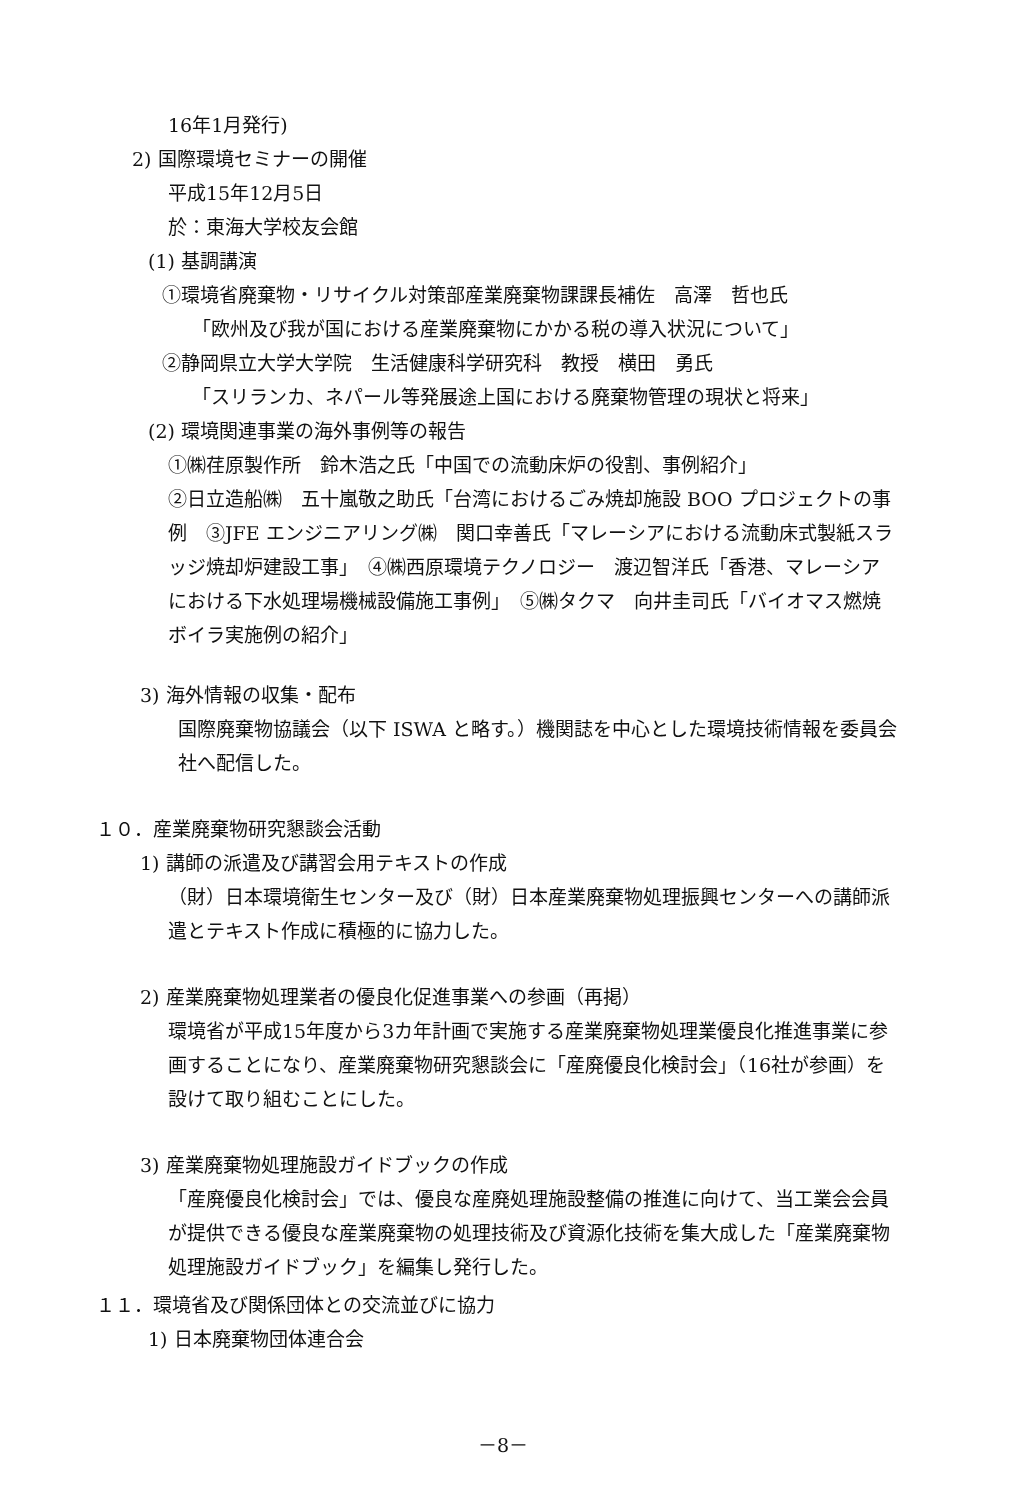16年1月発行)
2) 国際環境セミナーの開催
平成15年12月5日
於：東海大学校友会館
(1) 基調講演
①環境省廃棄物・リサイクル対策部産業廃棄物課課長補佐　高澤　哲也氏
「欧州及び我が国における産業廃棄物にかかる税の導入状況について」
②静岡県立大学大学院　生活健康科学研究科　教授　横田　勇氏
「スリランカ、ネパール等発展途上国における廃棄物管理の現状と将来」
(2) 環境関連事業の海外事例等の報告
①㈱荏原製作所　鈴木浩之氏「中国での流動床炉の役割、事例紹介」
②日立造船㈱　五十嵐敬之助氏「台湾におけるごみ焼却施設 BOO プロジェクトの事例　③JFE エンジニアリング㈱　関口幸善氏「マレーシアにおける流動床式製紙スラッジ焼却炉建設工事」　④㈱西原環境テクノロジー　渡辺智洋氏「香港、マレーシアにおける下水処理場機械設備施工事例」　⑤㈱タクマ　向井圭司氏「バイオマス燃焼ボイラ実施例の紹介」
3) 海外情報の収集・配布
国際廃棄物協議会（以下 ISWA と略す。）機関誌を中心とした環境技術情報を委員会社へ配信した。
１０．産業廃棄物研究懇談会活動
1) 講師の派遣及び講習会用テキストの作成
（財）日本環境衛生センター及び（財）日本産業廃棄物処理振興センターへの講師派遣とテキスト作成に積極的に協力した。
2) 産業廃棄物処理業者の優良化促進事業への参画（再掲）
環境省が平成15年度から3カ年計画で実施する産業廃棄物処理業優良化推進事業に参画することになり、産業廃棄物研究懇談会に「産廃優良化検討会」（16社が参画）を設けて取り組むことにした。
3) 産業廃棄物処理施設ガイドブックの作成
「産廃優良化検討会」では、優良な産廃処理施設整備の推進に向けて、当工業会会員が提供できる優良な産業廃棄物の処理技術及び資源化技術を集大成した「産業廃棄物処理施設ガイドブック」を編集し発行した。
１１．環境省及び関係団体との交流並びに協力
1) 日本廃棄物団体連合会
－8－